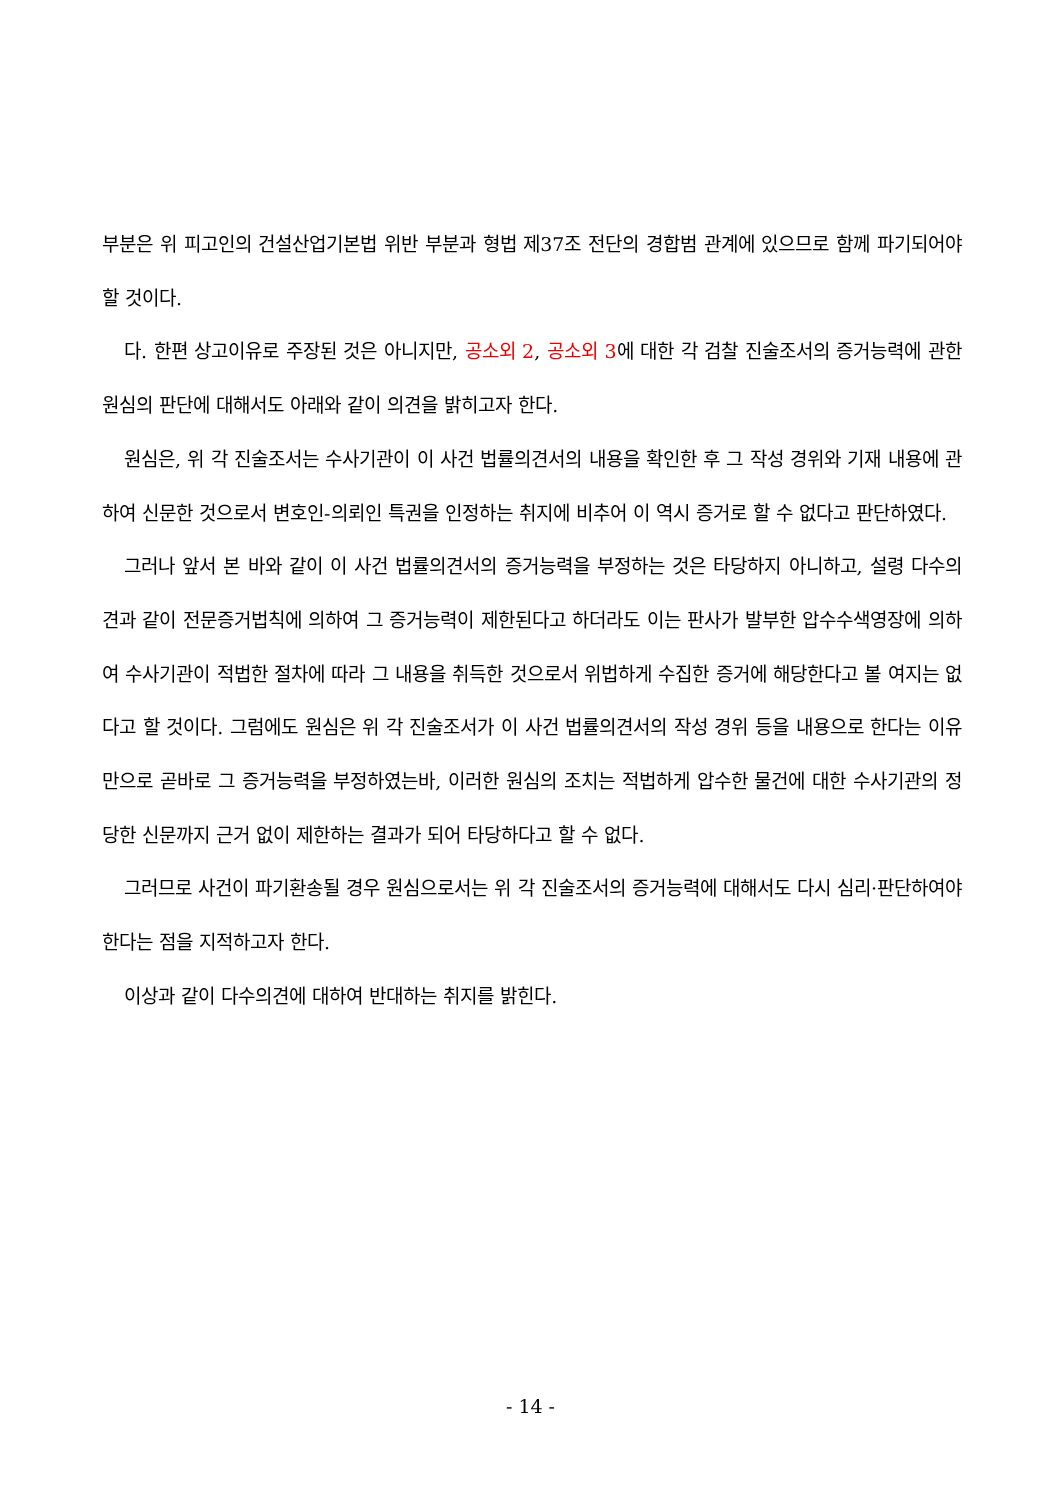부분은 위 피고인의 건설산업기본법 위반 부분과 형법 제37조 전단의 경합범 관계에 있으므로 함께 파기되어야 할 것이다.
다. 한편 상고이유로 주장된 것은 아니지만, 공소외 2, 공소외 3에 대한 각 검찰 진술조서의 증거능력에 관한 원심의 판단에 대해서도 아래와 같이 의견을 밝히고자 한다.
원심은, 위 각 진술조서는 수사기관이 이 사건 법률의견서의 내용을 확인한 후 그 작성 경위와 기재 내용에 관하여 신문한 것으로서 변호인-의뢰인 특권을 인정하는 취지에 비추어 이 역시 증거로 할 수 없다고 판단하였다.
그러나 앞서 본 바와 같이 이 사건 법률의견서의 증거능력을 부정하는 것은 타당하지 아니하고, 설령 다수의견과 같이 전문증거법칙에 의하여 그 증거능력이 제한된다고 하더라도 이는 판사가 발부한 압수수색영장에 의하여 수사기관이 적법한 절차에 따라 그 내용을 취득한 것으로서 위법하게 수집한 증거에 해당한다고 볼 여지는 없다고 할 것이다. 그럼에도 원심은 위 각 진술조서가 이 사건 법률의견서의 작성 경위 등을 내용으로 한다는 이유만으로 곧바로 그 증거능력을 부정하였는바, 이러한 원심의 조치는 적법하게 압수한 물건에 대한 수사기관의 정당한 신문까지 근거 없이 제한하는 결과가 되어 타당하다고 할 수 없다.
그러므로 사건이 파기환송될 경우 원심으로서는 위 각 진술조서의 증거능력에 대해서도 다시 심리·판단하여야 한다는 점을 지적하고자 한다.
이상과 같이 다수의견에 대하여 반대하는 취지를 밝힌다.
- 14 -